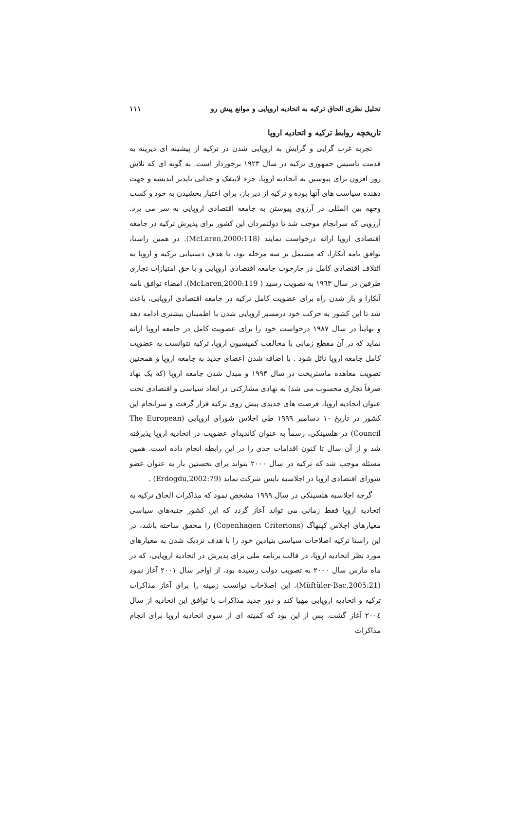تحلیل نظری الحاق ترکیه به اتحادیه اروپایی و موانع پیش رو ۱۱۱
تاریخچه روابط ترکیه و اتحادیه اروپا
تجربه غرب گرایی و گرایش به اروپایی شدن در ترکیه از پیشینه ای دیرینه به قدمت تاسیس جمهوری ترکیه در سال ۱۹۲۳ برخوردار است. به گونه ای که تلاش روز افزون برای پیوستن به اتحادیه اروپا، جزء لاینفک و جدایی ناپذیر اندیشه و جهت دهنده سیاست های آنها بوده و ترکیه از دیر باز، برای اعتبار بخشیدن به خود و کسب وجهه بین المللی در آرزوی پیوستن به جامعه اقتصادی اروپایی به سر می برد. آرزویی که سرانجام موجب شد تا دولتمردان این کشور برای پذیرش ترکیه در جامعه اقتصادی اروپا ارائه درخواست نمایند (McLaren,2000:118). در همین راستا، توافق نامه آنکارا، که مشتمل بر سه مرحله بود، با هدف دستیابی ترکیه و اروپا به ائتلاف اقتصادی کامل در چارچوب جامعه اقتصادی اروپایی و با حق امتیازات تجاری طرفین در سال ۱۹٦۳ به تصویب رسید ( McLaren,2000:119). امضاء توافق نامه آنکارا و باز شدن راه برای عضویت کامل ترکیه در جامعه اقتصادی اروپایی، باعث شد تا این کشور به حرکت خود درمسیر اروپایی شدن با اطمینان بیشتری ادامه دهد و نهایتاً در سال ۱۹۸۷ درخواست خود را برای عضویت کامل در جامعه اروپا ارائه نماید که در آن مقطع زمانی با مخالفت کمیسیون اروپا، ترکیه نتوانست به عضویت کامل جامعه اروپا نائل شود . با اضافه شدن اعضای جدید به جامعه اروپا و همچنین تصویب معاهده ماستریخت در سال ۱۹۹۳ و مبدل شدن جامعه اروپا (که یک نهاد صرفاً تجاری محسوب می شد) به نهادی مشارکتی در ابعاد سیاسی و اقتصادی تحت عنوان اتحادیه اروپا، فرصت های جدیدی پیش روی ترکیه قرار گرفت و سرانجام این کشور در تاریخ ۱۰ دسامبر ۱۹۹۹ طی اجلاس شورای اروپایی (The European Council) در هلسینکی، رسماً به عنوان کاندیدای عضویت در اتحادیه اروپا پذیرفته شد و از آن سال تا کنون اقدامات جدی را در این رابطه انجام داده است. همین مسئله موجب شد که ترکیه در سال ۲۰۰۰ بتواند برای نخستین بار به عنوان عضو شورای اقتصادی اروپا در اجلاسیه نایس شرکت نماید (Erdogdu,2002:79) .
گرچه اجلاسیه هلسینکی در سال ۱۹۹۹ مشخص نمود که مذاکرات الحاق ترکیه به اتحادیه اروپا فقط زمانی می تواند آغاز گردد که این کشور جنبه‌های سیاسی معیارهای اجلاس کپنهاگ (Copenhagen Criterions) را محقق ساخته باشد، در این راستا ترکیه اصلاحات سیاسی بنیادین خود را با هدف نزدیک شدن به معیارهای مورد نظر اتحادیه اروپا، در قالب برنامه ملی برای پذیرش در اتحادیه اروپایی، که در ماه مارس سال ۲۰۰۰ به تصویب دولت رسیده بود، از اواخر سال ۲۰۰۱ آغاز نمود (Müftüler-Bac,2005:21). این اصلاحات توانست زمینه را برای آغاز مذاکرات ترکیه و اتحادیه اروپایی مهیا کند و دور جدید مذاکرات با توافق این اتحادیه از سال ۲۰۰٤ آغاز گشت. پس از این بود که کمیته ای از سوی اتحادیه اروپا برای انجام مذاکرات